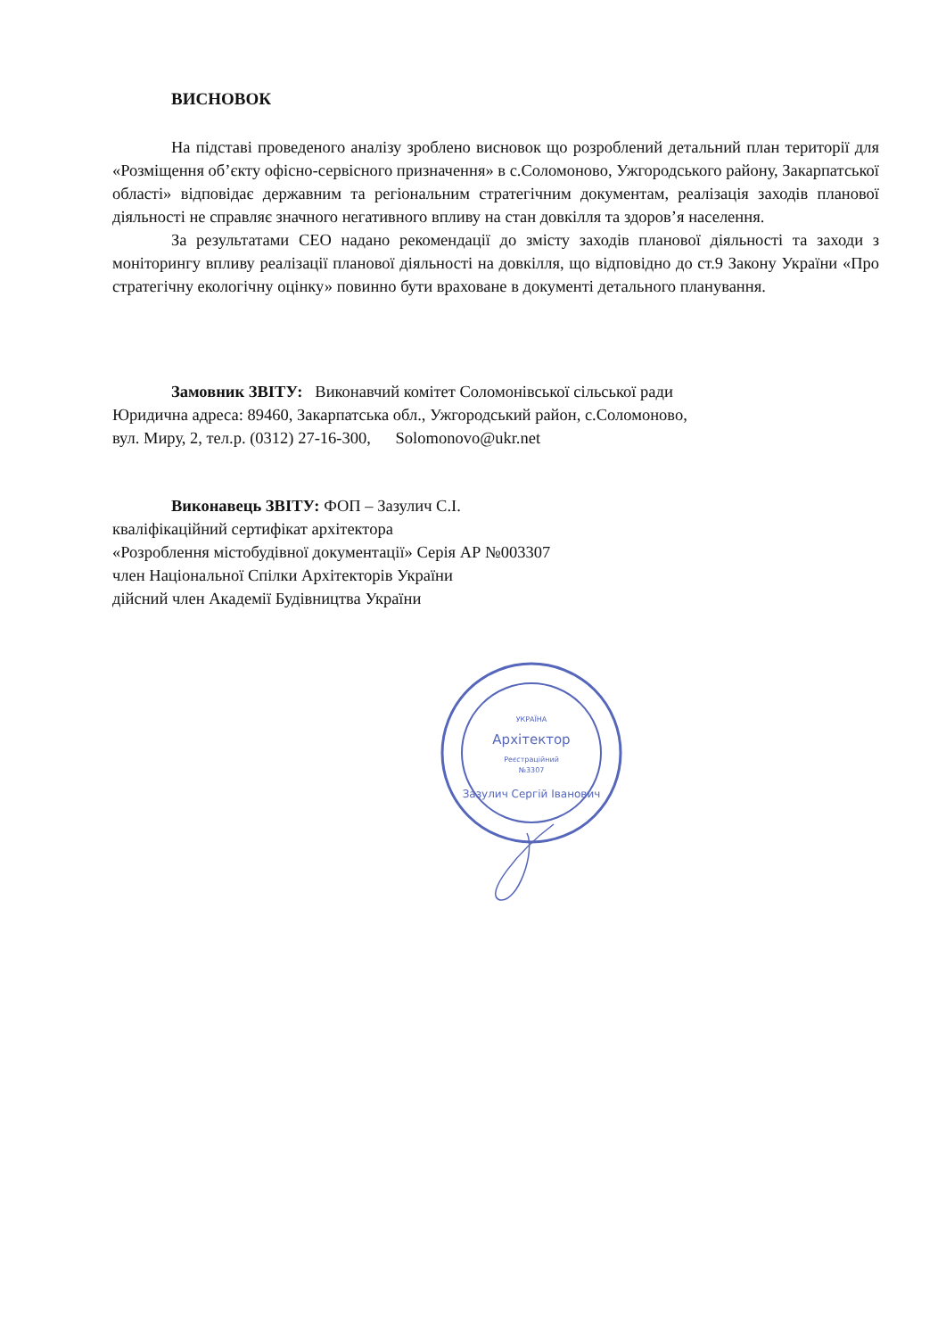ВИСНОВОК
На підставі проведеного аналізу зроблено висновок що розроблений детальний план території для «Розміщення об’єкту офісно-сервісного призначення» в с.Соломоново, Ужгородського району, Закарпатської області» відповідає державним та регіональним стратегічним документам, реалізація заходів планової діяльності не справляє значного негативного впливу на стан довкілля та здоров’я населення.
За результатами СЕО надано рекомендації до змісту заходів планової діяльності та заходи з моніторингу впливу реалізації планової діяльності на довкілля, що відповідно до ст.9 Закону України «Про стратегічну екологічну оцінку» повинно бути враховане в документі детального планування.
Замовник ЗВІТУ: Виконавчий комітет Соломонівської сільської ради
Юридична адреса: 89460, Закарпатська обл., Ужгородський район, с.Соломоново,
вул. Миру, 2, тел.р. (0312) 27-16-300, Solomonovo@ukr.net
Виконавець ЗВІТУ: ФОП – Зазулич С.І.
кваліфікаційний сертифікат архітектора
«Розроблення містобудівної документації» Серія АР №003307
член Національної Спілки Архітекторів України
дійсний член Академії Будівництва України
УКРАЇНА
Архітектор
Реєстраційний
№3307
Зазулич Сергій Іванович